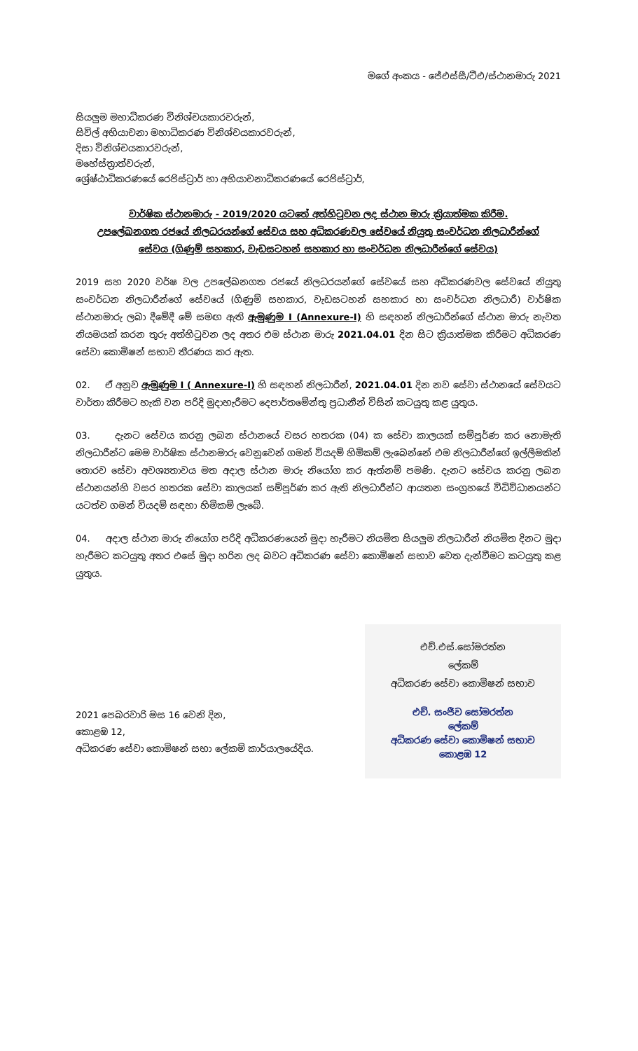මගේ අංකය - ජේඑස්සී/ටීඑ/ස්ථානමාරු 2021
සියලුම මහාධිකරණ විනිශ්චයකාරවරුන්,
සිවිල් අභියාචනා මහාධිකරණ විනිශ්චයකාරවරුන්,
දිසා විනිශ්චයකාරවරුන්,
මහේස්ත්‍රාත්වරුන්,
ශ්‍රේෂ්ඨාධිකරණයේ රෙජිස්ට්‍රාර් හා අභියාචනාධිකරණයේ රෙජිස්ට්‍රාර්,
වාර්ෂික ස්ථානමාරු - 2019/2020 යටතේ අත්හිටුවන ලද ස්ථාන මාරු ක්‍රියාත්මක කිරීම.
උපලේඛනගත රජයේ නිලධරයන්ගේ සේවය සහ අධිකරණවල සේවයේ නියුතු සංවර්ධන නිලධාරීන්ගේ
සේවය (ගිණුම් සහකාර, වැඩසටහන් සහකාර හා සංවර්ධන නිලධාරීන්ගේ සේවය)
2019 සහ 2020 වර්ෂ වල උපලේඛනගත රජයේ නිලධරයන්ගේ සේවයේ සහ අධිකරණවල සේවයේ නියුතු සංවර්ධන නිලධාරීන්ගේ සේවයේ (ගිණුම් සහකාර, වැඩසටහන් සහකාර හා සංවර්ධන නිලධාරී) වාර්ෂික ස්ථානමාරු ලබා දීමේදී මේ සමඟ ඇති ඇමුණුම I (Annexure-I) හි සඳහන් නිලධාරීන්ගේ ස්ථාන මාරු නැවත නියමයක් කරන තුරු අත්හිටුවන ලද අතර එම ස්ථාන මාරු 2021.04.01 දින සිට ක්‍රියාත්මක කිරීමට අධිකරණ සේවා කොමිෂන් සභාව තීරණය කර ඇත.
02. ඒ අනුව ඇමුණුම I ( Annexure-I) හි සඳහන් නිලධාරීන්, 2021.04.01 දින නව සේවා ස්ථානයේ සේවයට වාර්තා කිරීමට හැකි වන පරිදි මුදාහැරීමට දෙපාර්තමේන්තු ප්‍රධානීන් විසින් කටයුතු කළ යුතුය.
03. දැනට සේවය කරනු ලබන ස්ථානයේ වසර හතරක (04) ක සේවා කාලයක් සම්පූර්ණ කර නොමැති නිලධාරීන්ට මෙම වාර්ෂික ස්ථානමාරු වෙනුවෙන් ගමන් වියදම් හිමිකම් ලැබෙන්නේ එම නිලධාරීන්ගේ ඉල්ලීමකින් තොරව සේවා අවශ්‍යතාවය මත අදාල ස්ථාන මාරු නියෝග කර ඇත්නම් පමණි. දැනට සේවය කරනු ලබන ස්ථානයන්හි වසර හතරක සේවා කාලයක් සම්පූර්ණ කර ඇති නිලධාරීන්ට ආයතන සංග්‍රහයේ විධිවිධානයන්ට යටත්ව ගමන් වියදම් සඳහා හිමිකම් ලැබේ.
04. අදාල ස්ථාන මාරු නියෝග පරිදි අධිකරණයෙන් මුදා හැරීමට නියමිත සියලුම නිලධාරීන් නියමිත දිනට මුදා හැරීමට කටයුතු අතර එසේ මුදා හරින ලද බවට අධිකරණ සේවා කොමිෂන් සභාව වෙත දැන්වීමට කටයුතු කළ යුතුය.
2021 පෙබරවාරි මස 16 වෙනි දින,
කොළඹ 12,
අධිකරණ සේවා කොමිෂන් සභා ලේකම් කාර්යාලයේදිය.
එච්.එස්.සෝමරත්න
ලේකම්
අධිකරණ සේවා කොමිෂන් සභාව
එච්. සංජීව සෝමරත්න
ලේකම්
අධිකරණ සේවා කොමිෂන් සභාව
කොළඹ 12